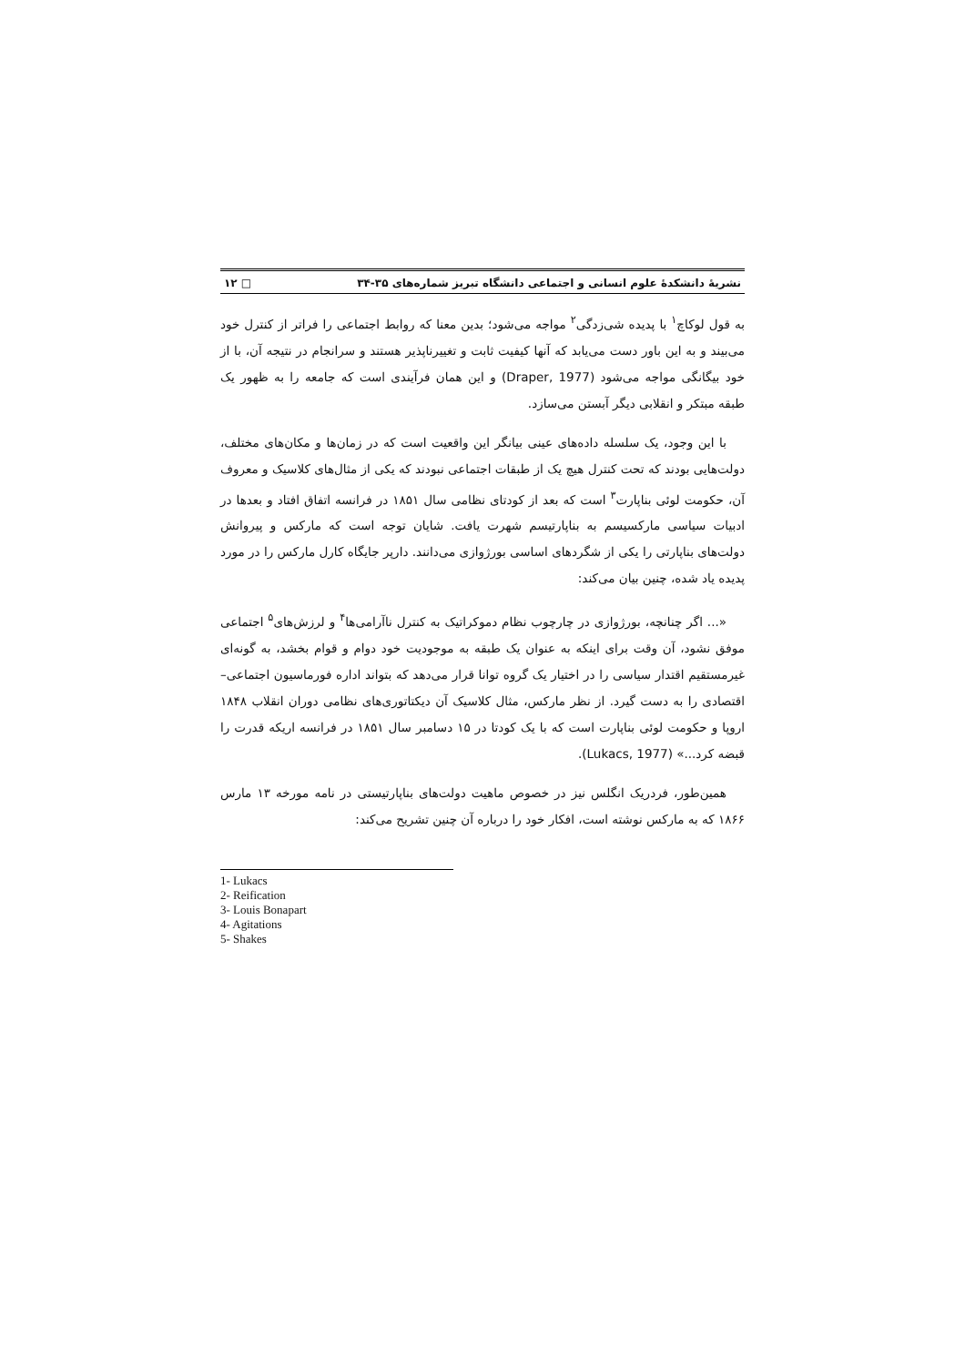نشریهٔ دانشکدهٔ علوم انسانی و اجتماعی دانشگاه تبریز شماره‌های ۳۵-۳۴ □ ۱۲
به قول لوکاچ<sup>۱</sup> با پدیده شی‌زدگی<sup>۲</sup> مواجه می‌شود؛ بدین معنا که روابط اجتماعی را فراتر از کنترل خود می‌بیند و به این باور دست می‌یابد که آنها کیفیت ثابت و تغییرناپذیر هستند و سرانجام در نتیجه آن، با از خود بیگانگی مواجه می‌شود (Draper, 1977) و این همان فرآیندی است که جامعه را به ظهور یک طبقه مبتکر و انقلابی دیگر آبستن می‌سازد.
با این وجود، یک سلسله داده‌های عینی بیانگر این واقعیت است که در زمان‌ها و مکان‌های مختلف، دولت‌هایی بودند که تحت کنترل هیچ یک از طبقات اجتماعی نبودند که یکی از مثال‌های کلاسیک و معروف آن، حکومت لوئی بناپارت<sup>۳</sup> است که بعد از کودتای نظامی سال ۱۸۵۱ در فرانسه اتفاق افتاد و بعدها در ادبیات سیاسی مارکسیسم به بناپارتیسم شهرت یافت. شایان توجه است که مارکس و پیروانش دولت‌های بناپارتی را یکی از شگردهای اساسی بورژوازی می‌دانند. دارپر جایگاه کارل مارکس را در مورد پدیده یاد شده، چنین بیان می‌کند:
«... اگر چنانچه، بورژوازی در چارچوب نظام دموکراتیک به کنترل ناآرامی‌ها<sup>۴</sup> و لرزش‌های<sup>۵</sup> اجتماعی موفق نشود، آن وقت برای اینکه به عنوان یک طبقه به موجودیت خود دوام و قوام بخشد، به گونه‌ای غیرمستقیم اقتدار سیاسی را در اختیار یک گروه توانا قرار می‌دهد که بتواند اداره فورماسیون اجتماعی– اقتصادی را به دست گیرد. از نظر مارکس، مثال کلاسیک آن دیکتاتوری‌های نظامی دوران انقلاب ۱۸۴۸ اروپا و حکومت لوئی بناپارت است که با یک کودتا در ۱۵ دسامبر سال ۱۸۵۱ در فرانسه اریکه قدرت را قبضه کرد...» (Lukacs, 1977).
همین‌طور، فردریک انگلس نیز در خصوص ماهیت دولت‌های بناپارتیستی در نامه مورخه ۱۳ مارس ۱۸۶۶ که به مارکس نوشته است، افکار خود را درباره آن چنین تشریح می‌کند:
1- Lukacs
2- Reification
3- Louis Bonapart
4- Agitations
5- Shakes